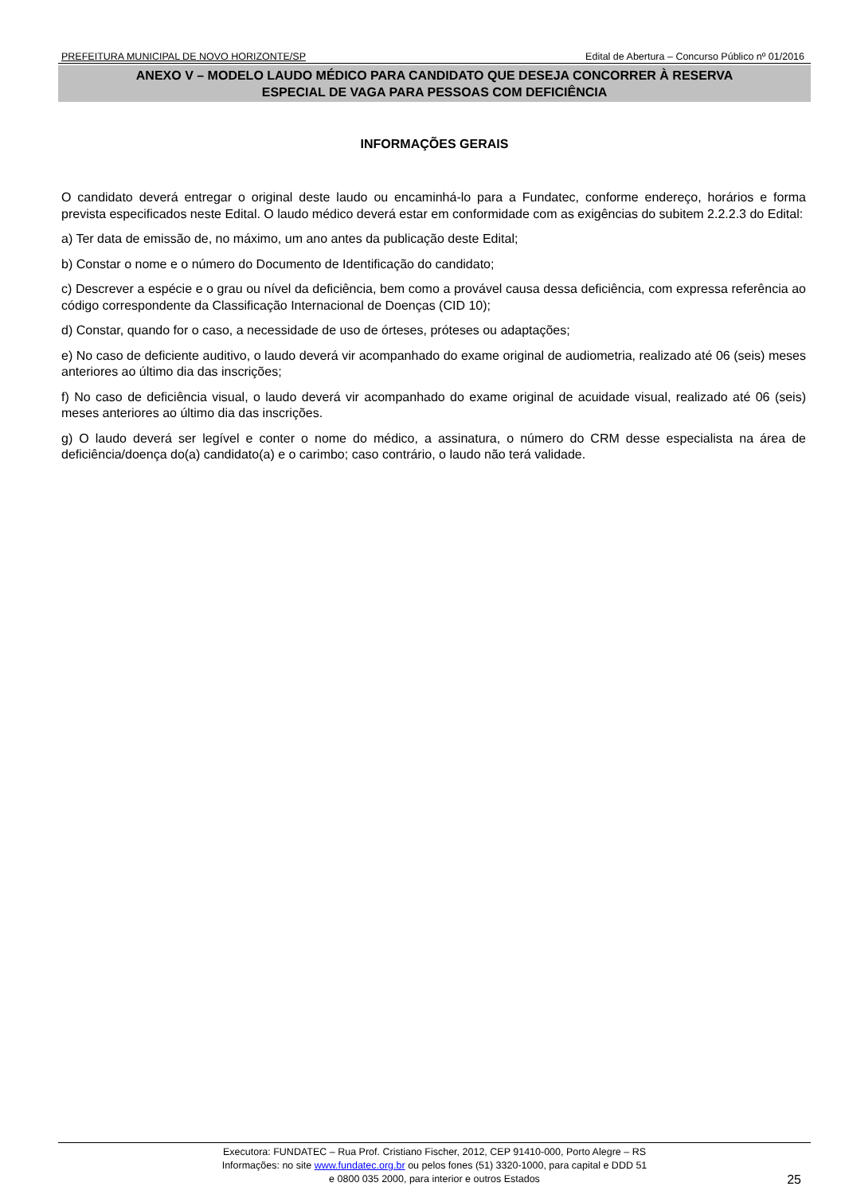PREFEITURA MUNICIPAL DE NOVO HORIZONTE/SP Edital de Abertura – Concurso Público nº 01/2016
ANEXO V – MODELO LAUDO MÉDICO PARA CANDIDATO QUE DESEJA CONCORRER À RESERVA
ESPECIAL DE VAGA PARA PESSOAS COM DEFICIÊNCIA
INFORMAÇÕES GERAIS
O candidato deverá entregar o original deste laudo ou encaminhá-lo para a Fundatec, conforme endereço, horários e forma prevista especificados neste Edital. O laudo médico deverá estar em conformidade com as exigências do subitem 2.2.2.3 do Edital:
a) Ter data de emissão de, no máximo, um ano antes da publicação deste Edital;
b) Constar o nome e o número do Documento de Identificação do candidato;
c) Descrever a espécie e o grau ou nível da deficiência, bem como a provável causa dessa deficiência, com expressa referência ao código correspondente da Classificação Internacional de Doenças (CID 10);
d) Constar, quando for o caso, a necessidade de uso de órteses, próteses ou adaptações;
e) No caso de deficiente auditivo, o laudo deverá vir acompanhado do exame original de audiometria, realizado até 06 (seis) meses anteriores ao último dia das inscrições;
f) No caso de deficiência visual, o laudo deverá vir acompanhado do exame original de acuidade visual, realizado até 06 (seis) meses anteriores ao último dia das inscrições.
g) O laudo deverá ser legível e conter o nome do médico, a assinatura, o número do CRM desse especialista na área de deficiência/doença do(a) candidato(a) e o carimbo; caso contrário, o laudo não terá validade.
Executora: FUNDATEC – Rua Prof. Cristiano Fischer, 2012, CEP 91410-000, Porto Alegre – RS
Informações: no site www.fundatec.org.br ou pelos fones (51) 3320-1000, para capital e DDD 51
e 0800 035 2000, para interior e outros Estados
25